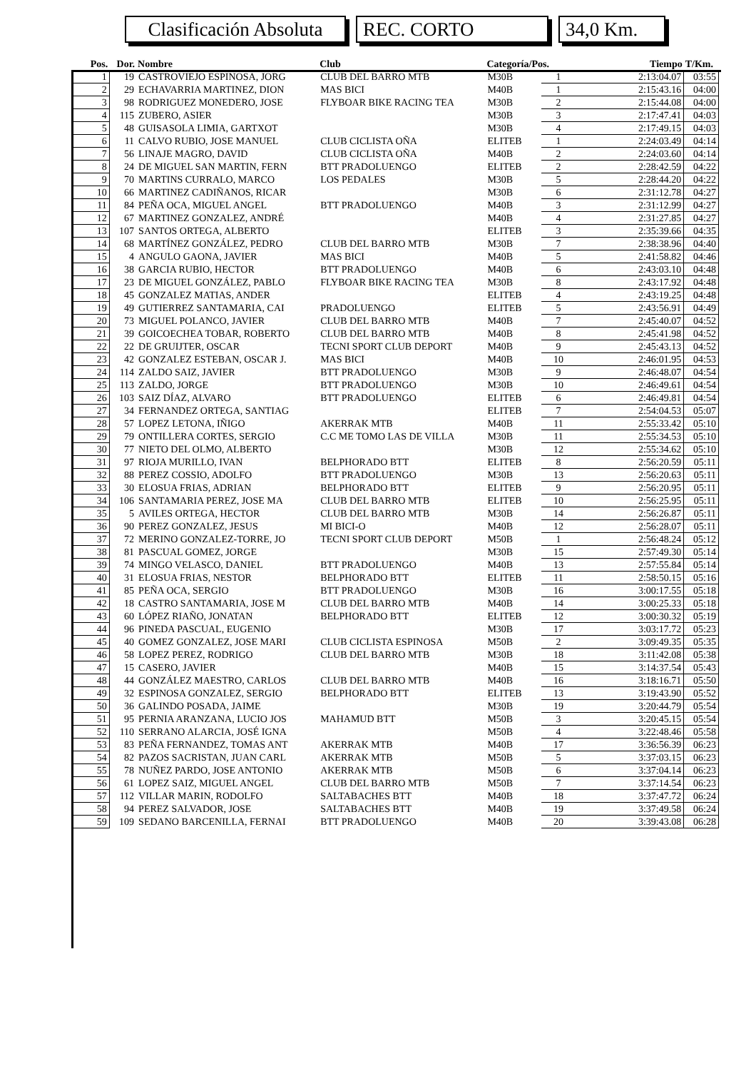Clasificación Absoluta
REC. CORTO 34,0 Km.
| Pos. | Dor. | Nombre | Club | Categoría/Pos. | | Tiempo | T/Km. |
| --- | --- | --- | --- | --- | --- | --- | --- |
| 1 | 19 | CASTROVIEJO ESPINOSA, JORG | CLUB DEL BARRO MTB | M30B | 1 | 2:13:04.07 | 03:55 |
| 2 | 29 | ECHAVARRIA MARTINEZ, DION | MAS BICI | M40B | 1 | 2:15:43.16 | 04:00 |
| 3 | 98 | RODRIGUEZ MONEDERO, JOSE | FLYBOAR BIKE RACING TEA | M30B | 2 | 2:15:44.08 | 04:00 |
| 4 | 115 | ZUBERO, ASIER | | M30B | 3 | 2:17:47.41 | 04:03 |
| 5 | 48 | GUISASOLA LIMIA, GARTXOT | | M30B | 4 | 2:17:49.15 | 04:03 |
| 6 | 11 | CALVO RUBIO, JOSE MANUEL | CLUB CICLISTA OÑA | ELITEB | 1 | 2:24:03.49 | 04:14 |
| 7 | 56 | LINAJE MAGRO, DAVID | CLUB CICLISTA OÑA | M40B | 2 | 2:24:03.60 | 04:14 |
| 8 | 24 | DE MIGUEL SAN MARTIN, FERN | BTT PRADOLUENGO | ELITEB | 2 | 2:28:42.59 | 04:22 |
| 9 | 70 | MARTINS CURRALO, MARCO | LOS PEDALES | M30B | 5 | 2:28:44.20 | 04:22 |
| 10 | 66 | MARTINEZ CADIÑANOS, RICAR | | M30B | 6 | 2:31:12.78 | 04:27 |
| 11 | 84 | PEÑA OCA, MIGUEL ANGEL | BTT PRADOLUENGO | M40B | 3 | 2:31:12.99 | 04:27 |
| 12 | 67 | MARTINEZ GONZALEZ, ANDRÉ | | M40B | 4 | 2:31:27.85 | 04:27 |
| 13 | 107 | SANTOS ORTEGA, ALBERTO | | ELITEB | 3 | 2:35:39.66 | 04:35 |
| 14 | 68 | MARTÍNEZ GONZÁLEZ, PEDRO | CLUB DEL BARRO MTB | M30B | 7 | 2:38:38.96 | 04:40 |
| 15 | 4 | ANGULO GAONA, JAVIER | MAS BICI | M40B | 5 | 2:41:58.82 | 04:46 |
| 16 | 38 | GARCIA RUBIO, HECTOR | BTT PRADOLUENGO | M40B | 6 | 2:43:03.10 | 04:48 |
| 17 | 23 | DE MIGUEL GONZÁLEZ, PABLO | FLYBOAR BIKE RACING TEA | M30B | 8 | 2:43:17.92 | 04:48 |
| 18 | 45 | GONZALEZ MATIAS, ANDER | | ELITEB | 4 | 2:43:19.25 | 04:48 |
| 19 | 49 | GUTIERREZ SANTAMARIA, CAI | PRADOLUENGO | ELITEB | 5 | 2:43:56.91 | 04:49 |
| 20 | 73 | MIGUEL POLANCO, JAVIER | CLUB DEL BARRO MTB | M40B | 7 | 2:45:40.07 | 04:52 |
| 21 | 39 | GOICOECHEA TOBAR, ROBERTO | CLUB DEL BARRO MTB | M40B | 8 | 2:45:41.98 | 04:52 |
| 22 | 22 | DE GRUIJTER, OSCAR | TECNI SPORT CLUB DEPORT | M40B | 9 | 2:45:43.13 | 04:52 |
| 23 | 42 | GONZALEZ ESTEBAN, OSCAR J. | MAS BICI | M40B | 10 | 2:46:01.95 | 04:53 |
| 24 | 114 | ZALDO SAIZ, JAVIER | BTT PRADOLUENGO | M30B | 9 | 2:46:48.07 | 04:54 |
| 25 | 113 | ZALDO, JORGE | BTT PRADOLUENGO | M30B | 10 | 2:46:49.61 | 04:54 |
| 26 | 103 | SAIZ DÍAZ, ALVARO | BTT PRADOLUENGO | ELITEB | 6 | 2:46:49.81 | 04:54 |
| 27 | 34 | FERNANDEZ ORTEGA, SANTIAG | | ELITEB | 7 | 2:54:04.53 | 05:07 |
| 28 | 57 | LOPEZ LETONA, IÑIGO | AKERRAK MTB | M40B | 11 | 2:55:33.42 | 05:10 |
| 29 | 79 | ONTILLERA CORTES, SERGIO | C.C ME TOMO LAS DE VILLA | M30B | 11 | 2:55:34.53 | 05:10 |
| 30 | 77 | NIETO DEL OLMO, ALBERTO | | M30B | 12 | 2:55:34.62 | 05:10 |
| 31 | 97 | RIOJA MURILLO, IVAN | BELPHORADO BTT | ELITEB | 8 | 2:56:20.59 | 05:11 |
| 32 | 88 | PEREZ COSSIO, ADOLFO | BTT PRADOLUENGO | M30B | 13 | 2:56:20.63 | 05:11 |
| 33 | 30 | ELOSUA FRIAS, ADRIAN | BELPHORADO BTT | ELITEB | 9 | 2:56:20.95 | 05:11 |
| 34 | 106 | SANTAMARIA PEREZ, JOSE MA | CLUB DEL BARRO MTB | ELITEB | 10 | 2:56:25.95 | 05:11 |
| 35 | 5 | AVILES ORTEGA, HECTOR | CLUB DEL BARRO MTB | M30B | 14 | 2:56:26.87 | 05:11 |
| 36 | 90 | PEREZ GONZALEZ, JESUS | MI BICI-O | M40B | 12 | 2:56:28.07 | 05:11 |
| 37 | 72 | MERINO GONZALEZ-TORRE, JO | TECNI SPORT CLUB DEPORT | M50B | 1 | 2:56:48.24 | 05:12 |
| 38 | 81 | PASCUAL GOMEZ, JORGE | | M30B | 15 | 2:57:49.30 | 05:14 |
| 39 | 74 | MINGO VELASCO, DANIEL | BTT PRADOLUENGO | M40B | 13 | 2:57:55.84 | 05:14 |
| 40 | 31 | ELOSUA FRIAS, NESTOR | BELPHORADO BTT | ELITEB | 11 | 2:58:50.15 | 05:16 |
| 41 | 85 | PEÑA OCA, SERGIO | BTT PRADOLUENGO | M30B | 16 | 3:00:17.55 | 05:18 |
| 42 | 18 | CASTRO SANTAMARIA, JOSE M | CLUB DEL BARRO MTB | M40B | 14 | 3:00:25.33 | 05:18 |
| 43 | 60 | LÓPEZ RIAÑO, JONATAN | BELPHORADO BTT | ELITEB | 12 | 3:00:30.32 | 05:19 |
| 44 | 96 | PINEDA PASCUAL, EUGENIO | | M30B | 17 | 3:03:17.72 | 05:23 |
| 45 | 40 | GOMEZ GONZALEZ, JOSE MARI | CLUB CICLISTA ESPINOSA | M50B | 2 | 3:09:49.35 | 05:35 |
| 46 | 58 | LOPEZ PEREZ, RODRIGO | CLUB DEL BARRO MTB | M30B | 18 | 3:11:42.08 | 05:38 |
| 47 | 15 | CASERO, JAVIER | | M40B | 15 | 3:14:37.54 | 05:43 |
| 48 | 44 | GONZÁLEZ MAESTRO, CARLOS | CLUB DEL BARRO MTB | M40B | 16 | 3:18:16.71 | 05:50 |
| 49 | 32 | ESPINOSA GONZALEZ, SERGIO | BELPHORADO BTT | ELITEB | 13 | 3:19:43.90 | 05:52 |
| 50 | 36 | GALINDO POSADA, JAIME | | M30B | 19 | 3:20:44.79 | 05:54 |
| 51 | 95 | PERNIA ARANZANA, LUCIO JOS | MAHAMUD BTT | M50B | 3 | 3:20:45.15 | 05:54 |
| 52 | 110 | SERRANO ALARCIA, JOSÉ IGNA | | M50B | 4 | 3:22:48.46 | 05:58 |
| 53 | 83 | PEÑA FERNANDEZ, TOMAS ANT | AKERRAK MTB | M40B | 17 | 3:36:56.39 | 06:23 |
| 54 | 82 | PAZOS SACRISTAN, JUAN CARL | AKERRAK MTB | M50B | 5 | 3:37:03.15 | 06:23 |
| 55 | 78 | NUÑEZ PARDO, JOSE ANTONIO | AKERRAK MTB | M50B | 6 | 3:37:04.14 | 06:23 |
| 56 | 61 | LOPEZ SAIZ, MIGUEL ANGEL | CLUB DEL BARRO MTB | M50B | 7 | 3:37:14.54 | 06:23 |
| 57 | 112 | VILLAR MARIN, RODOLFO | SALTABACHES BTT | M40B | 18 | 3:37:47.72 | 06:24 |
| 58 | 94 | PEREZ SALVADOR, JOSE | SALTABACHES BTT | M40B | 19 | 3:37:49.58 | 06:24 |
| 59 | 109 | SEDANO BARCENILLA, FERNAI | BTT PRADOLUENGO | M40B | 20 | 3:39:43.08 | 06:28 |